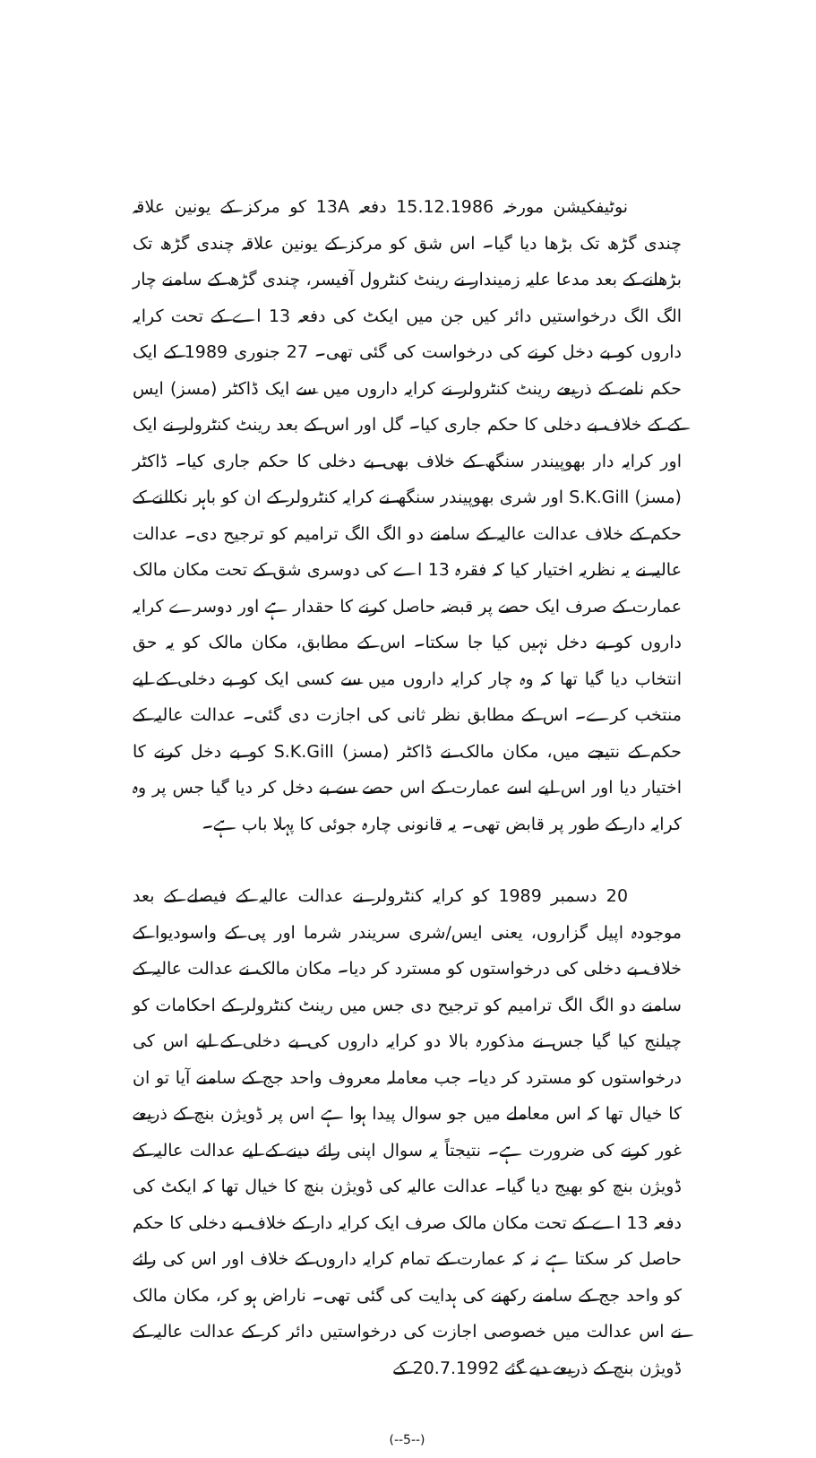نوٹیفکیشن مورخہ 15.12.1986 دفعہ 13A کو مرکز کے یونین علاقہ چندی گڑھ تک بڑھا دیا گیا۔ اس شق کو مرکز کے یونین علاقہ چندی گڑھ تک بڑھانے کے بعد مدعا علیہ زمیندار نے رینٹ کنٹرول آفیسر، چندی گڑھ کے سامنے چار الگ الگ درخواستیں دائر کیں جن میں ایکٹ کی دفعہ 13 اے کے تحت کرایہ داروں کو بے دخل کرنے کی درخواست کی گئی تھی۔ 27 جنوری 1989 کے ایک حکم نامے کے ذریعے رینٹ کنٹرولر نے کرایہ داروں میں سے ایک ڈاکٹر (مسز) ایس کے کے خلاف بے دخلی کا حکم جاری کیا۔ گل اور اس کے بعد رینٹ کنٹرولر نے ایک اور کرایہ دار بھوپیندر سنگھ کے خلاف بھی بے دخلی کا حکم جاری کیا۔ ڈاکٹر (مسز) S.K.Gill اور شری بھوپیندر سنگھ نے کرایہ کنٹرولر کے ان کو باہر نکالنے کے حکم کے خلاف عدالت عالیہ کے سامنے دو الگ الگ ترامیم کو ترجیح دی۔ عدالت عالیہ نے یہ نظریہ اختیار کیا کہ فقرہ 13 اے کی دوسری شق کے تحت مکان مالک عمارت کے صرف ایک حصے پر قبضہ حاصل کرنے کا حقدار ہے اور دوسرے کرایہ داروں کو بے دخل نہیں کیا جا سکتا۔ اس کے مطابق، مکان مالک کو یہ حق انتخاب دیا گیا تھا کہ وہ چار کرایہ داروں میں سے کسی ایک کو بے دخلی کے لیے منتخب کرے۔ اس کے مطابق نظر ثانی کی اجازت دی گئی۔ عدالت عالیہ کے حکم کے نتیجے میں، مکان مالک نے ڈاکٹر (مسز) S.K.Gill کو بے دخل کرنے کا اختیار دیا اور اس لیے اسے عمارت کے اس حصے سے بے دخل کر دیا گیا جس پر وہ کرایہ دار کے طور پر قابض تھی۔ یہ قانونی چارہ جوئی کا پہلا باب ہے۔
20 دسمبر 1989 کو کرایہ کنٹرولر نے عدالت عالیہ کے فیصلے کے بعد موجودہ اپیل گزاروں، یعنی ایس/شری سریندر شرما اور پی کے واسودیوا کے خلاف بے دخلی کی درخواستوں کو مسترد کر دیا۔ مکان مالک نے عدالت عالیہ کے سامنے دو الگ الگ ترامیم کو ترجیح دی جس میں رینٹ کنٹرولر کے احکامات کو چیلنج کیا گیا جس نے مذکورہ بالا دو کرایہ داروں کی بے دخلی کے لیے اس کی درخواستوں کو مسترد کر دیا۔ جب معاملہ معروف واحد جج کے سامنے آیا تو ان کا خیال تھا کہ اس معاملے میں جو سوال پیدا ہوا ہے اس پر ڈویژن بنچ کے ذریعے غور کرنے کی ضرورت ہے۔ نتیجتاً یہ سوال اپنی رائے دینے کے لیے عدالت عالیہ کے ڈویژن بنچ کو بھیج دیا گیا۔ عدالت عالیہ کی ڈویژن بنچ کا خیال تھا کہ ایکٹ کی دفعہ 13 اے کے تحت مکان مالک صرف ایک کرایہ دار کے خلاف بے دخلی کا حکم حاصل کر سکتا ہے نہ کہ عمارت کے تمام کرایہ داروں کے خلاف اور اس کی رائے کو واحد جج کے سامنے رکھنے کی ہدایت کی گئی تھی۔ ناراض ہو کر، مکان مالک نے اس عدالت میں خصوصی اجازت کی درخواستیں دائر کر کے عدالت عالیہ کے ڈویژن بنچ کے ذریعے دیے گئے 20.7.1992 کے
(--5--)